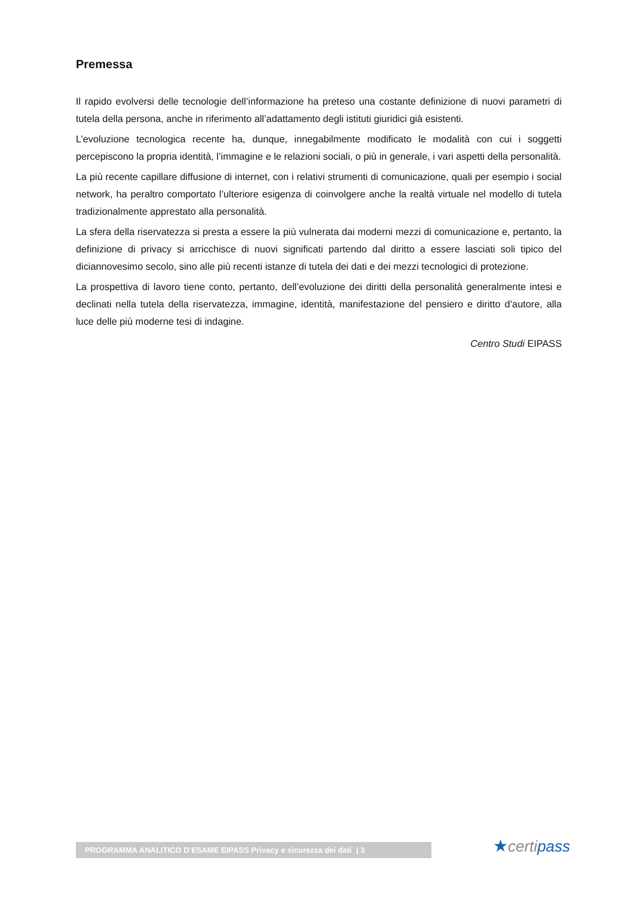Premessa
Il rapido evolversi delle tecnologie dell’informazione ha preteso una costante definizione di nuovi parametri di tutela della persona, anche in riferimento all’adattamento degli istituti giuridici già esistenti.
L’evoluzione tecnologica recente ha, dunque, innegabilmente modificato le modalità con cui i soggetti percepiscono la propria identità, l’immagine e le relazioni sociali, o più in generale, i vari aspetti della personalità.
La più recente capillare diffusione di internet, con i relativi strumenti di comunicazione, quali per esempio i social network, ha peraltro comportato l’ulteriore esigenza di coinvolgere anche la realtà virtuale nel modello di tutela tradizionalmente apprestato alla personalità.
La sfera della riservatezza si presta a essere la più vulnerata dai moderni mezzi di comunicazione e, pertanto, la definizione di privacy si arricchisce di nuovi significati partendo dal diritto a essere lasciati soli tipico del diciannovesimo secolo, sino alle più recenti istanze di tutela dei dati e dei mezzi tecnologici di protezione.
La prospettiva di lavoro tiene conto, pertanto, dell’evoluzione dei diritti della personalità generalmente intesi e declinati nella tutela della riservatezza, immagine, identità, manifestazione del pensiero e diritto d’autore, alla luce delle più moderne tesi di indagine.
Centro Studi EIPASS
PROGRAMMA ANALITICO D’ESAME EIPASS Privacy e sicurezza dei dati | 3 ★certipass